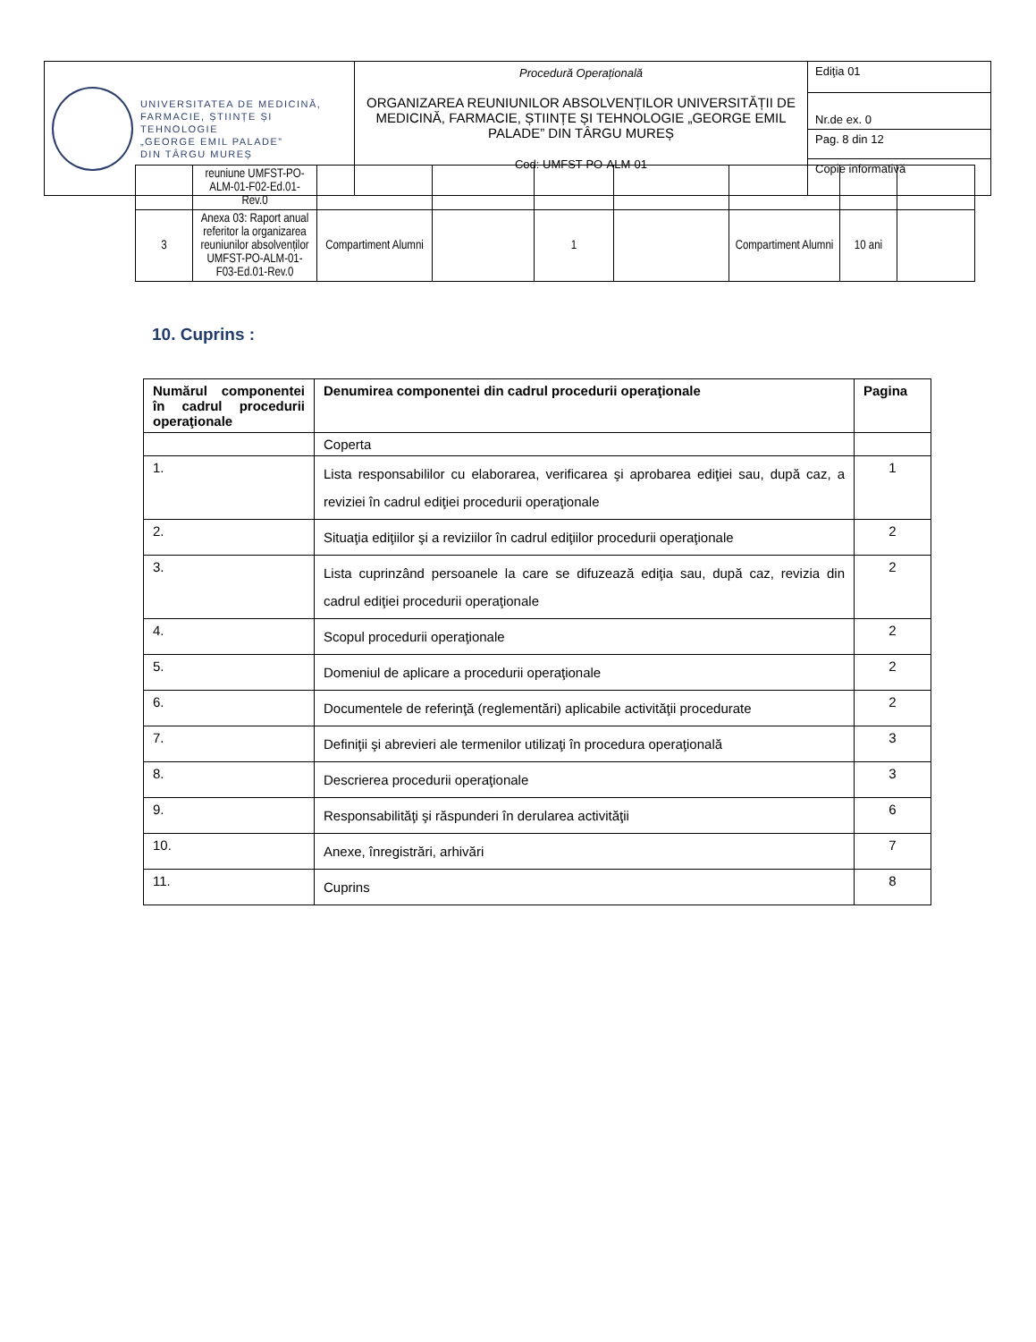| UNIVERSITATEA DE MEDICINĂ, FARMACIE, ȘTIINȚE ȘI TEHNOLOGIE „GEORGE EMIL PALADE” DIN TÂRGU MUREȘ | Procedură Operațională ORGANIZAREA REUNIUNILOR ABSOLVENȚILOR UNIVERSITĂȚII DE MEDICINĂ, FARMACIE, ȘTIINȚE ȘI TEHNOLOGIE „GEORGE EMIL PALADE” DIN TÂRGU MUREȘ Cod: UMFST-PO-ALM-01 | Ediţia 01 |
| | | Nr.de ex. 0 |
| | | Pag. 8 din 12 |
| | | Copie informativă |
| | reuniune UMFST-PO-ALM-01-F02-Ed.01-Rev.0 | | | | | | | |
| 3 | Anexa 03: Raport anual referitor la organizarea reuniunilor absolvenților UMFST-PO-ALM-01-F03-Ed.01-Rev.0 | Compartiment Alumni | | 1 | | Compartiment Alumni | 10 ani | |
10. Cuprins :
| Numărul componentei în cadrul procedurii operaţionale | Denumirea componentei din cadrul procedurii operaţionale | Pagina |
| --- | --- | --- |
| | Coperta | |
| 1. | Lista responsabililor cu elaborarea, verificarea şi aprobarea ediţiei sau, după caz, a reviziei în cadrul ediţiei procedurii operaţionale | 1 |
| 2. | Situaţia ediţiilor şi a reviziilor în cadrul ediţiilor procedurii operaţionale | 2 |
| 3. | Lista cuprinzând persoanele la care se difuzează ediţia sau, după caz, revizia din cadrul ediţiei procedurii operaţionale | 2 |
| 4. | Scopul procedurii operaţionale | 2 |
| 5. | Domeniul de aplicare a procedurii operaţionale | 2 |
| 6. | Documentele de referinţă (reglementări) aplicabile activităţii procedurate | 2 |
| 7. | Definiţii şi abrevieri ale termenilor utilizaţi în procedura operaţională | 3 |
| 8. | Descrierea procedurii operaţionale | 3 |
| 9. | Responsabilităţi şi răspunderi în derularea activităţii | 6 |
| 10. | Anexe, înregistrări, arhivări | 7 |
| 11. | Cuprins | 8 |